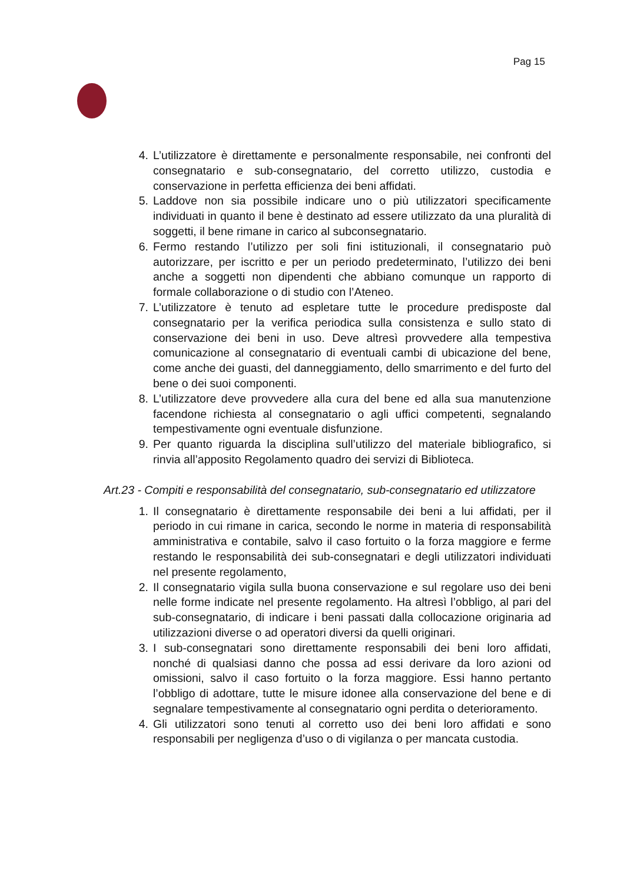Pag 15
4. L’utilizzatore è direttamente e personalmente responsabile, nei confronti del consegnatario e sub-consegnatario, del corretto utilizzo, custodia e conservazione in perfetta efficienza dei beni affidati.
5. Laddove non sia possibile indicare uno o più utilizzatori specificamente individuati in quanto il bene è destinato ad essere utilizzato da una pluralità di soggetti, il bene rimane in carico al subconsegnatario.
6. Fermo restando l’utilizzo per soli fini istituzionali, il consegnatario può autorizzare, per iscritto e per un periodo predeterminato, l’utilizzo dei beni anche a soggetti non dipendenti che abbiano comunque un rapporto di formale collaborazione o di studio con l’Ateneo.
7. L’utilizzatore è tenuto ad espletare tutte le procedure predisposte dal consegnatario per la verifica periodica sulla consistenza e sullo stato di conservazione dei beni in uso. Deve altresì provvedere alla tempestiva comunicazione al consegnatario di eventuali cambi di ubicazione del bene, come anche dei guasti, del danneggiamento, dello smarrimento e del furto del bene o dei suoi componenti.
8. L’utilizzatore deve provvedere alla cura del bene ed alla sua manutenzione facendone richiesta al consegnatario o agli uffici competenti, segnalando tempestivamente ogni eventuale disfunzione.
9. Per quanto riguarda la disciplina sull’utilizzo del materiale bibliografico, si rinvia all’apposito Regolamento quadro dei servizi di Biblioteca.
Art.23 - Compiti e responsabilità del consegnatario, sub-consegnatario ed utilizzatore
1. Il consegnatario è direttamente responsabile dei beni a lui affidati, per il periodo in cui rimane in carica, secondo le norme in materia di responsabilità amministrativa e contabile, salvo il caso fortuito o la forza maggiore e ferme restando le responsabilità dei sub-consegnatari e degli utilizzatori individuati nel presente regolamento,
2. Il consegnatario vigila sulla buona conservazione e sul regolare uso dei beni nelle forme indicate nel presente regolamento. Ha altresì l’obbligo, al pari del sub-consegnatario, di indicare i beni passati dalla collocazione originaria ad utilizzazioni diverse o ad operatori diversi da quelli originari.
3. I sub-consegnatari sono direttamente responsabili dei beni loro affidati, nonché di qualsiasi danno che possa ad essi derivare da loro azioni od omissioni, salvo il caso fortuito o la forza maggiore. Essi hanno pertanto l’obbligo di adottare, tutte le misure idonee alla conservazione del bene e di segnalare tempestivamente al consegnatario ogni perdita o deterioramento.
4. Gli utilizzatori sono tenuti al corretto uso dei beni loro affidati e sono responsabili per negligenza d’uso o di vigilanza o per mancata custodia.